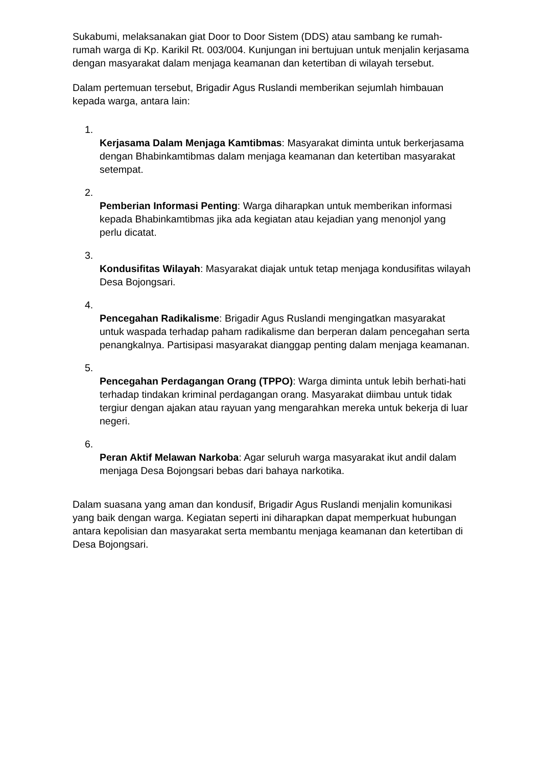Sukabumi, melaksanakan giat Door to Door Sistem (DDS) atau sambang ke rumah-rumah warga di Kp. Karikil Rt. 003/004. Kunjungan ini bertujuan untuk menjalin kerjasama dengan masyarakat dalam menjaga keamanan dan ketertiban di wilayah tersebut.
Dalam pertemuan tersebut, Brigadir Agus Ruslandi memberikan sejumlah himbauan kepada warga, antara lain:
1.
Kerjasama Dalam Menjaga Kamtibmas: Masyarakat diminta untuk berkerjasama dengan Bhabinkamtibmas dalam menjaga keamanan dan ketertiban masyarakat setempat.
2.
Pemberian Informasi Penting: Warga diharapkan untuk memberikan informasi kepada Bhabinkamtibmas jika ada kegiatan atau kejadian yang menonjol yang perlu dicatat.
3.
Kondusifitas Wilayah: Masyarakat diajak untuk tetap menjaga kondusifitas wilayah Desa Bojongsari.
4.
Pencegahan Radikalisme: Brigadir Agus Ruslandi mengingatkan masyarakat untuk waspada terhadap paham radikalisme dan berperan dalam pencegahan serta penangkalnya. Partisipasi masyarakat dianggap penting dalam menjaga keamanan.
5.
Pencegahan Perdagangan Orang (TPPO): Warga diminta untuk lebih berhati-hati terhadap tindakan kriminal perdagangan orang. Masyarakat diimbau untuk tidak tergiur dengan ajakan atau rayuan yang mengarahkan mereka untuk bekerja di luar negeri.
6.
Peran Aktif Melawan Narkoba: Agar seluruh warga masyarakat ikut andil dalam menjaga Desa Bojongsari bebas dari bahaya narkotika.
Dalam suasana yang aman dan kondusif, Brigadir Agus Ruslandi menjalin komunikasi yang baik dengan warga. Kegiatan seperti ini diharapkan dapat memperkuat hubungan antara kepolisian dan masyarakat serta membantu menjaga keamanan dan ketertiban di Desa Bojongsari.